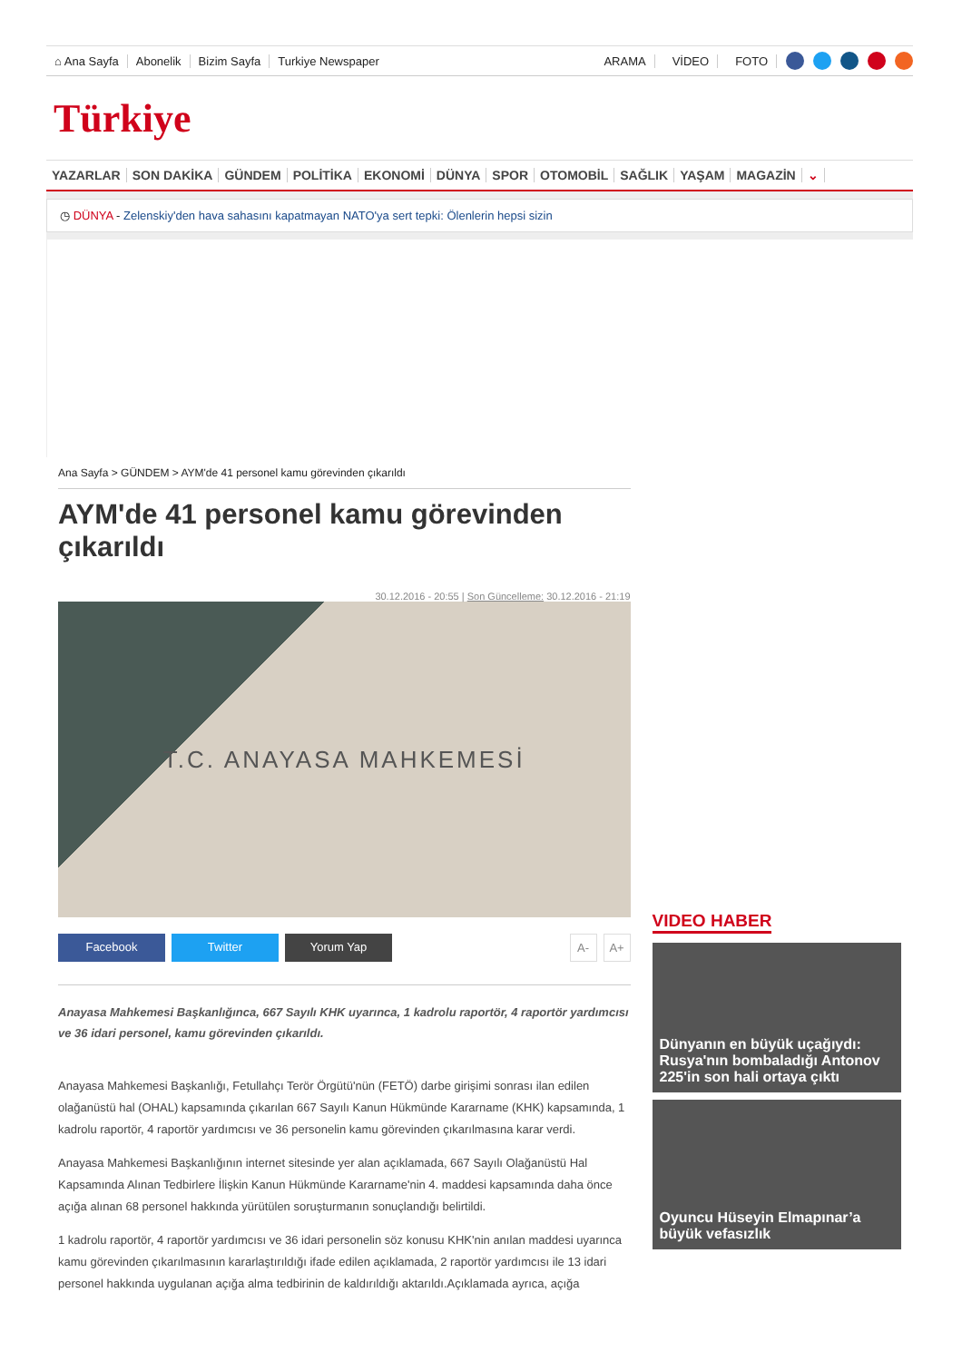⌂ Ana Sayfa Abonelik Bizim Sayfa Turkiye Newspaper ARAMA VİDEO FOTO
Türkiye
YAZARLAR SON DAKİKA GÜNDEM POLİTİKA EKONOMİ DÜNYA SPOR OTOMOBİL SAĞLIK YAŞAM MAGAZİN ⌄
◷ DÜNYA - Zelenskiy'den hava sahasını kapatmayan NATO'ya sert tepki: Ölenlerin hepsi sizin
Ana Sayfa > GÜNDEM > AYM'de 41 personel kamu görevinden çıkarıldı
AYM'de 41 personel kamu görevinden çıkarıldı
30.12.2016 - 20:55 | Son Güncelleme: 30.12.2016 - 21:19
T.C. ANAYASA MAHKEMESİ
Facebook Twitter Yorum Yap A- A+
Anayasa Mahkemesi Başkanlığınca, 667 Sayılı KHK uyarınca, 1 kadrolu raportör, 4 raportör yardımcısı ve 36 idari personel, kamu görevinden çıkarıldı.
Anayasa Mahkemesi Başkanlığı, Fetullahçı Terör Örgütü'nün (FETÖ) darbe girişimi sonrası ilan edilen olağanüstü hal (OHAL) kapsamında çıkarılan 667 Sayılı Kanun Hükmünde Kararname (KHK) kapsamında, 1 kadrolu raportör, 4 raportör yardımcısı ve 36 personelin kamu görevinden çıkarılmasına karar verdi.
Anayasa Mahkemesi Başkanlığının internet sitesinde yer alan açıklamada, 667 Sayılı Olağanüstü Hal Kapsamında Alınan Tedbirlere İlişkin Kanun Hükmünde Kararname'nin 4. maddesi kapsamında daha önce açığa alınan 68 personel hakkında yürütülen soruşturmanın sonuçlandığı belirtildi.
1 kadrolu raportör, 4 raportör yardımcısı ve 36 idari personelin söz konusu KHK'nin anılan maddesi uyarınca kamu görevinden çıkarılmasının kararlaştırıldığı ifade edilen açıklamada, 2 raportör yardımcısı ile 13 idari personel hakkında uygulanan açığa alma tedbirinin de kaldırıldığı aktarıldı.Açıklamada ayrıca, açığa
VIDEO HABER
Dünyanın en büyük uçağıydı: Rusya'nın bombaladığı Antonov 225'in son hali ortaya çıktı
Oyuncu Hüseyin Elmapınar’a büyük vefasızlık